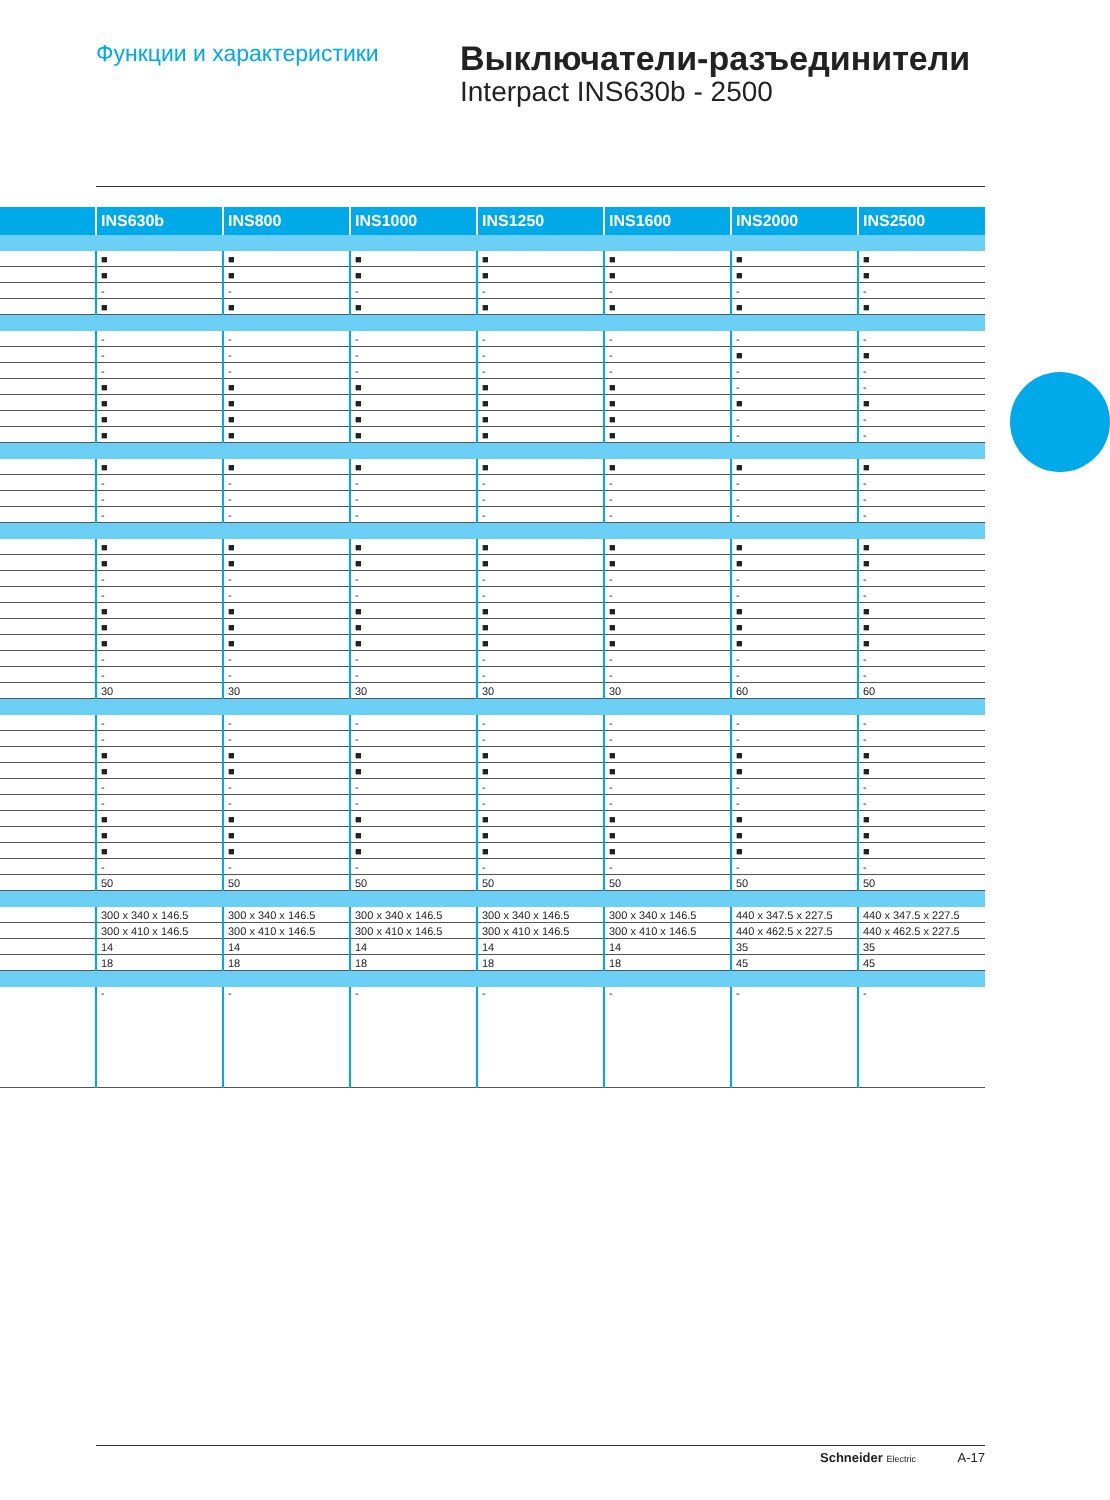Функции и характеристики
Выключатели-разъединители
Interpact INS630b - 2500
| | INS630b | INS800 | INS1000 | INS1250 | INS1600 | INS2000 | INS2500 |
| --- | --- | --- | --- | --- | --- | --- | --- |
| | ■ | ■ | ■ | ■ | ■ | ■ | ■ |
| | ■ | ■ | ■ | ■ | ■ | ■ | ■ |
| | - | - | - | - | - | - | - |
| | ■ | ■ | ■ | ■ | ■ | ■ | ■ |
| | - | - | - | - | - | - | - |
| | - | - | - | - | - | ■ | ■ |
| | - | - | - | - | - | - | - |
| | ■ | ■ | ■ | ■ | ■ | - | - |
| | ■ | ■ | ■ | ■ | ■ | ■ | ■ |
| | ■ | ■ | ■ | ■ | ■ | - | - |
| | ■ | ■ | ■ | ■ | ■ | - | - |
| | ■ | ■ | ■ | ■ | ■ | ■ | ■ |
| | - | - | - | - | - | - | - |
| | - | - | - | - | - | - | - |
| | - | - | - | - | - | - | - |
| | ■ | ■ | ■ | ■ | ■ | ■ | ■ |
| | ■ | ■ | ■ | ■ | ■ | ■ | ■ |
| | - | - | - | - | - | - | - |
| | - | - | - | - | - | - | - |
| | ■ | ■ | ■ | ■ | ■ | ■ | ■ |
| | ■ | ■ | ■ | ■ | ■ | ■ | ■ |
| | ■ | ■ | ■ | ■ | ■ | ■ | ■ |
| | - | - | - | - | - | - | - |
| | - | - | - | - | - | - | - |
| | 30 | 30 | 30 | 30 | 30 | 60 | 60 |
| | - | - | - | - | - | - | - |
| | - | - | - | - | - | - | - |
| | ■ | ■ | ■ | ■ | ■ | ■ | ■ |
| | ■ | ■ | ■ | ■ | ■ | ■ | ■ |
| | - | - | - | - | - | - | - |
| | - | - | - | - | - | - | - |
| | ■ | ■ | ■ | ■ | ■ | ■ | ■ |
| | ■ | ■ | ■ | ■ | ■ | ■ | ■ |
| | ■ | ■ | ■ | ■ | ■ | ■ | ■ |
| | - | - | - | - | - | - | - |
| | 50 | 50 | 50 | 50 | 50 | 50 | 50 |
| | 300 x 340 x 146.5 | 300 x 340 x 146.5 | 300 x 340 x 146.5 | 300 x 340 x 146.5 | 300 x 340 x 146.5 | 440 x 347.5 x 227.5 | 440 x 347.5 x 227.5 |
| | 300 x 410 x 146.5 | 300 x 410 x 146.5 | 300 x 410 x 146.5 | 300 x 410 x 146.5 | 300 x 410 x 146.5 | 440 x 462.5 x 227.5 | 440 x 462.5 x 227.5 |
| | 14 | 14 | 14 | 14 | 14 | 35 | 35 |
| | 18 | 18 | 18 | 18 | 18 | 45 | 45 |
| | - | - | - | - | - | - | - |
Schneider Electric A-17